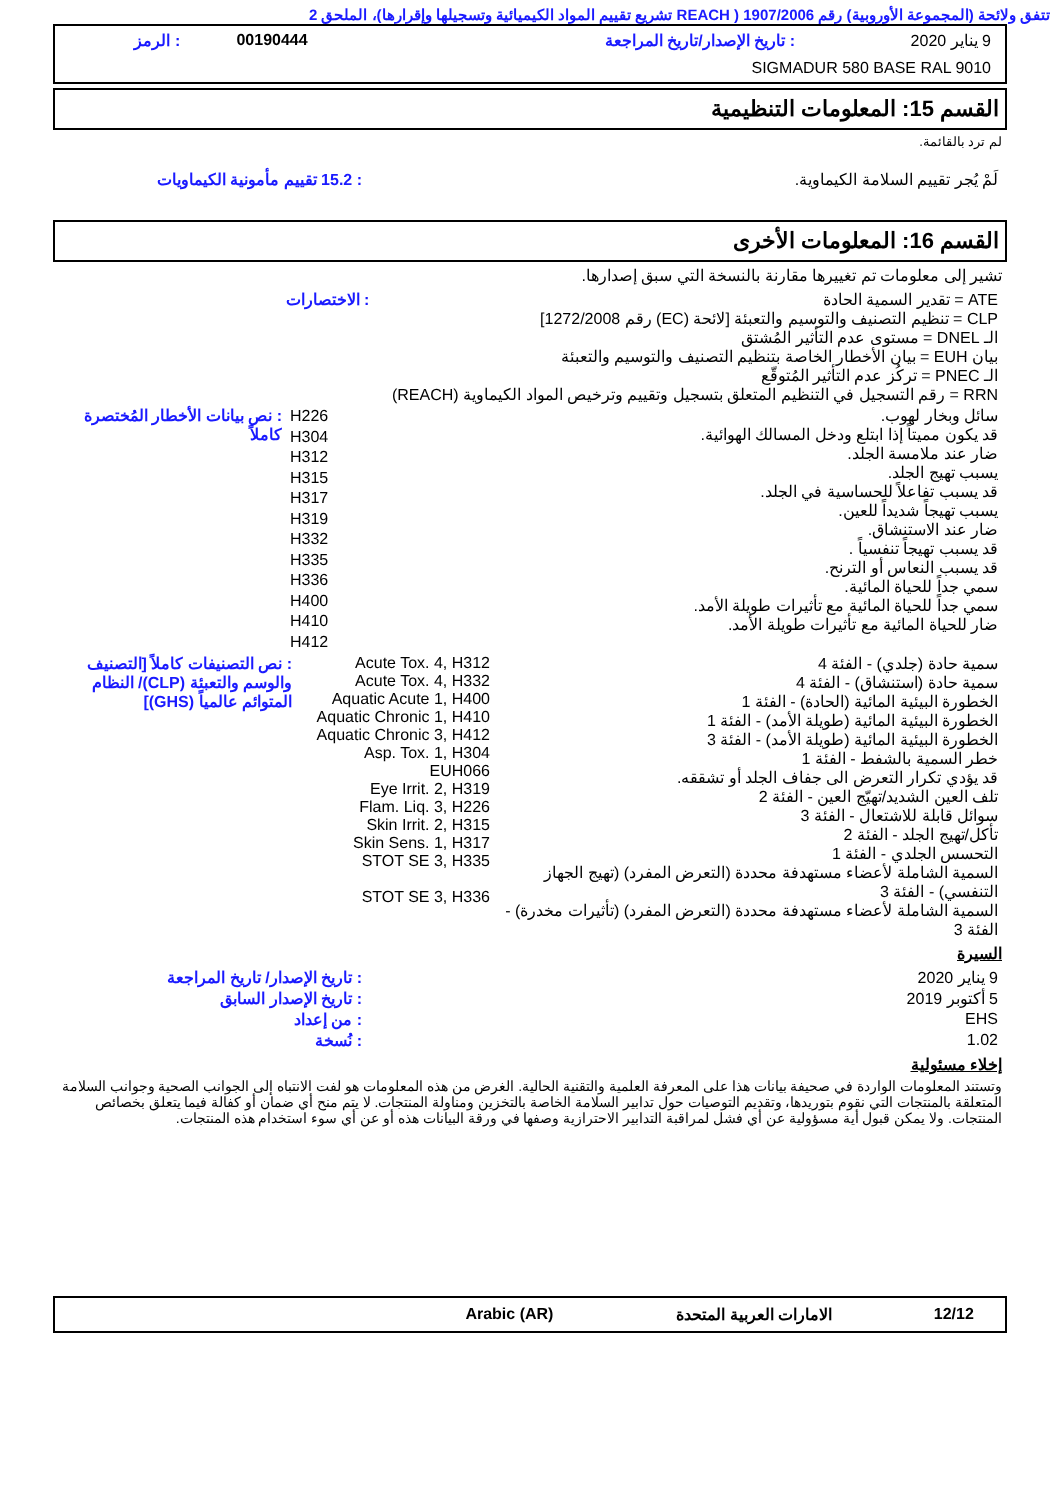تتفق ولائحة (المجموعة الأوروبية) رقم 1907/2006 ( REACH تشريع تقييم المواد الكيميائية وتسجيلها وإقرارها)، الملحق 2
| 9 يناير 2020 | : تاريخ الإصدار/تاريخ المراجعة | 00190444 | : الرمز |
| SIGMADUR 580 BASE RAL 9010 | | | |
القسم 15: المعلومات التنظيمية
لم ترد بالقائمة.
| لَمْ يُجر تقييم السلامة الكيماوية. | : 15.2 تقييم مأمونية الكيماويات |
القسم 16: المعلومات الأخرى
تشير إلى معلومات تم تغييرها مقارنة بالنسخة التي سبق إصدارها.
| ATE = تقدير السمية الحادة CLP = تنظيم التصنيف والتوسيم والتعبئة [لائحة (EC) رقم 1272/2008] الـ DNEL = مستوى عدم التأثير المُشتق بيان EUH = بيان الأخطار الخاصة بتنظيم التصنيف والتوسيم والتعبئة الـ PNEC = تركُز عدم التأثير المُتوقّع RRN = رقم التسجيل في التنظيم المتعلق بتسجيل وتقييم وترخيص المواد الكيماوية (REACH) | : الاختصارات |
| سائل وبخار لهوب. قد يكون مميتاً إذا ابتلع ودخل المسالك الهوائية. ضار عند ملامسة الجلد. يسبب تهيج الجلد. قد يسبب تفاعلاً للحساسية في الجلد. يسبب تهيجاً شديداً للعين. ضار عند الاستنشاق. قد يسبب تهيجاً تنفسياً . قد يسبب النعاس أو الترنح. سمي جداً للحياة المائية. سمي جداً للحياة المائية مع تأثيرات طويلة الأمد. ضار للحياة المائية مع تأثيرات طويلة الأمد. | H226 H304 H312 H315 H317 H319 H332 H335 H336 H400 H410 H412 | : نص بيانات الأخطار المُختصرة كاملاً |
| سمية حادة (جلدي) - الفئة 4 سمية حادة (استنشاق) - الفئة 4 الخطورة البيئية المائية (الحادة) - الفئة 1 الخطورة البيئية المائية (طويلة الأمد) - الفئة 1 الخطورة البيئية المائية (طويلة الأمد) - الفئة 3 خطر السمية بالشفط - الفئة 1 قد يؤدي تكرار التعرض الى جفاف الجلد أو تشققه. تلف العين الشديد/تهيّج العين - الفئة 2 سوائل قابلة للاشتعال - الفئة 3 تأكل/تهيج الجلد - الفئة 2 التحسس الجلدي - الفئة 1 السمية الشاملة لأعضاء مستهدفة محددة (التعرض المفرد) (تهيج الجهاز التنفسي) - الفئة 3 السمية الشاملة لأعضاء مستهدفة محددة (التعرض المفرد) (تأثيرات مخدرة) - الفئة 3 | Acute Tox. 4, H312 Acute Tox. 4, H332 Aquatic Acute 1, H400 Aquatic Chronic 1, H410 Aquatic Chronic 3, H412 Asp. Tox. 1, H304 EUH066 Eye Irrit. 2, H319 Flam. Liq. 3, H226 Skin Irrit. 2, H315 Skin Sens. 1, H317 STOT SE 3, H335 STOT SE 3, H336 | : نص التصنيفات كاملاً [التصنيف والوسم والتعبئة (CLP)/ النظام المتوائم عالمياً (GHS)] |
السيرة
| 9 يناير 2020 | : تاريخ الإصدار/ تاريخ المراجعة |
| 5 أكتوبر 2019 | : تاريخ الإصدار السابق |
| EHS | : من إعداد |
| 1.02 | : نُسخة |
إخلاء مسئولية
وتستند المعلومات الواردة في صحيفة بيانات هذا على المعرفة العلمية والتقنية الحالية. الغرض من هذه المعلومات هو لفت الانتباه إلى الجوانب الصحية وجوانب السلامة المتعلقة بالمنتجات التي نقوم بتوريدها، وتقديم التوصيات حول تدابير السلامة الخاصة بالتخزين ومناولة المنتجات. لا يتم منح أي ضمان أو كفالة فيما يتعلق بخصائص المنتجات. ولا يمكن قبول أية مسؤولية عن أي فشل لمراقبة التدابير الاحترازية وصفها في ورقة البيانات هذه أو عن أي سوء استخدام هذه المنتجات.
| 12/12 | الامارات العربية المتحدة | Arabic (AR) | |